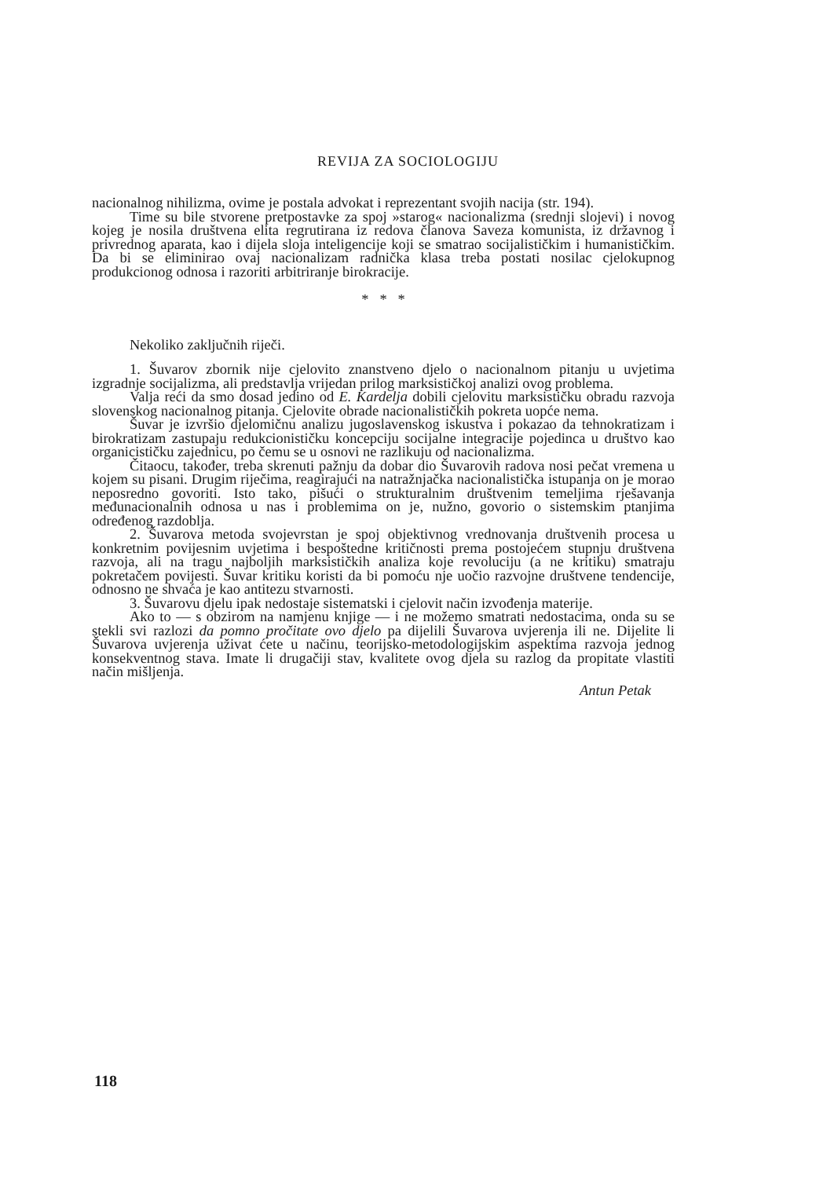REVIJA ZA SOCIOLOGIJU
nacionalnog nihilizma, ovime je postala advokat i reprezentant svojih nacija (str. 194).
Time su bile stvorene pretpostavke za spoj »starog« nacionalizma (srednji slojevi) i novog kojeg je nosila društvena elita regrutirana iz redova članova Saveza komunista, iz državnog i privrednog aparata, kao i dijela sloja inteligencije koji se smatrao socijalističkim i humanističkim. Da bi se eliminirao ovaj nacionalizam radnička klasa treba postati nosilac cjelokupnog produkcionog odnosa i razoriti arbitriranje birokracije.
* * *
Nekoliko zaključnih riječi.
1. Šuvarov zbornik nije cjelovito znanstveno djelo o nacionalnom pitanju u uvjetima izgradnje socijalizma, ali predstavlja vrijedan prilog marksističkoj analizi ovog problema.
Valja reći da smo dosad jedino od E. Kardelja dobili cjelovitu marksističku obradu razvoja slovenskog nacionalnog pitanja. Cjelovite obrade nacionalističkih pokreta uopće nema.
Šuvar je izvršio djelomičnu analizu jugoslavenskog iskustva i pokazao da tehnokratizam i birokratizam zastupaju redukcionističku koncepciju socijalne integracije pojedinca u društvo kao organicističku zajednicu, po čemu se u osnovi ne razlikuju od nacionalizma.
Čitaocu, također, treba skrenuti pažnju da dobar dio Šuvarovih radova nosi pečat vremena u kojem su pisani. Drugim riječima, reagirajući na natražnjačka nacionalistička istupanja on je morao neposredno govoriti. Isto tako, pišući o strukturalnim društvenim temeljima rješavanja međunacionalnih odnosa u nas i problemima on je, nužno, govorio o sistemskim ptanjima određenog razdoblja.
2. Šuvarova metoda svojevrstan je spoj objektivnog vrednovanja društvenih procesa u konkretnim povijesnim uvjetima i bespoštedne kritičnosti prema postojećem stupnju društvena razvoja, ali na tragu najboljih marksističkih analiza koje revoluciju (a ne kritiku) smatraju pokretačem povijesti. Šuvar kritiku koristi da bi pomoću nje uočio razvojne društvene tendencije, odnosno ne shvaća je kao antitezu stvarnosti.
3. Šuvarovu djelu ipak nedostaje sistematski i cjelovit način izvođenja materije.
Ako to — s obzirom na namjenu knjige — i ne možemo smatrati nedostacima, onda su se stekli svi razlozi da pomno pročitate ovo djelo pa dijelili Šuvarova uvjerenja ili ne. Dijelite li Šuvarova uvjerenja uživat ćete u načinu, teorijsko-metodologijskim aspektima razvoja jednog konsekventnog stava. Imate li drugačiji stav, kvalitete ovog djela su razlog da propitate vlastiti način mišljenja.
Antun Petak
118